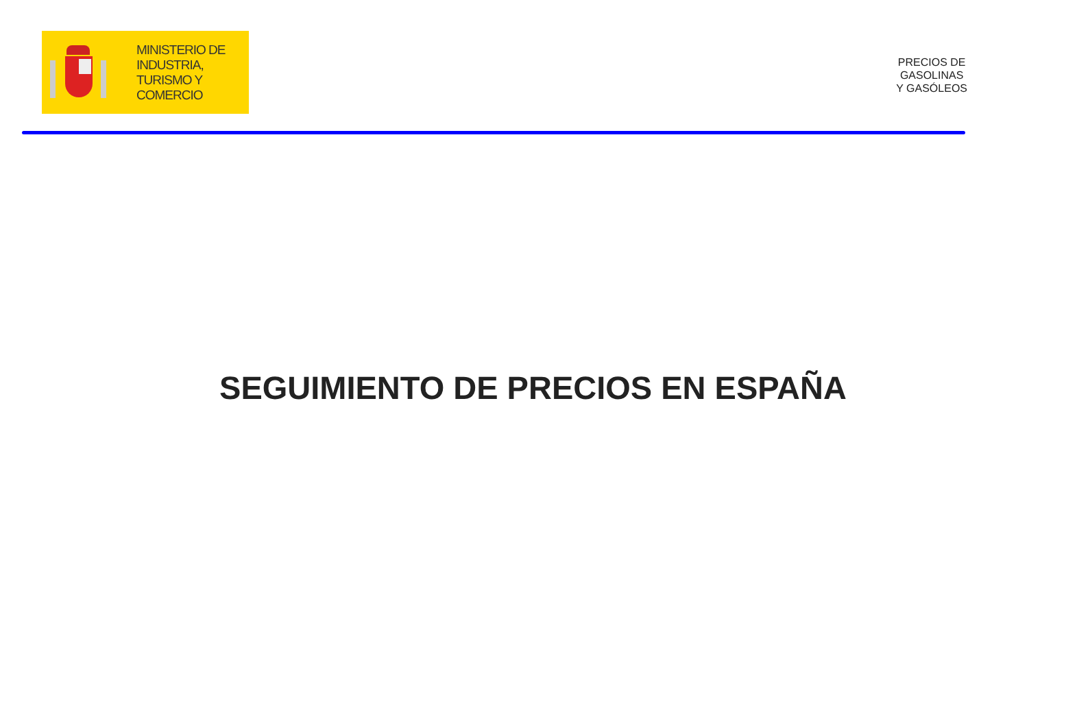MINISTERIO DE
INDUSTRIA,
TURISMO Y
COMERCIO
PRECIOS DE
GASOLINAS
Y GASÓLEOS
SEGUIMIENTO DE PRECIOS EN ESPAÑA